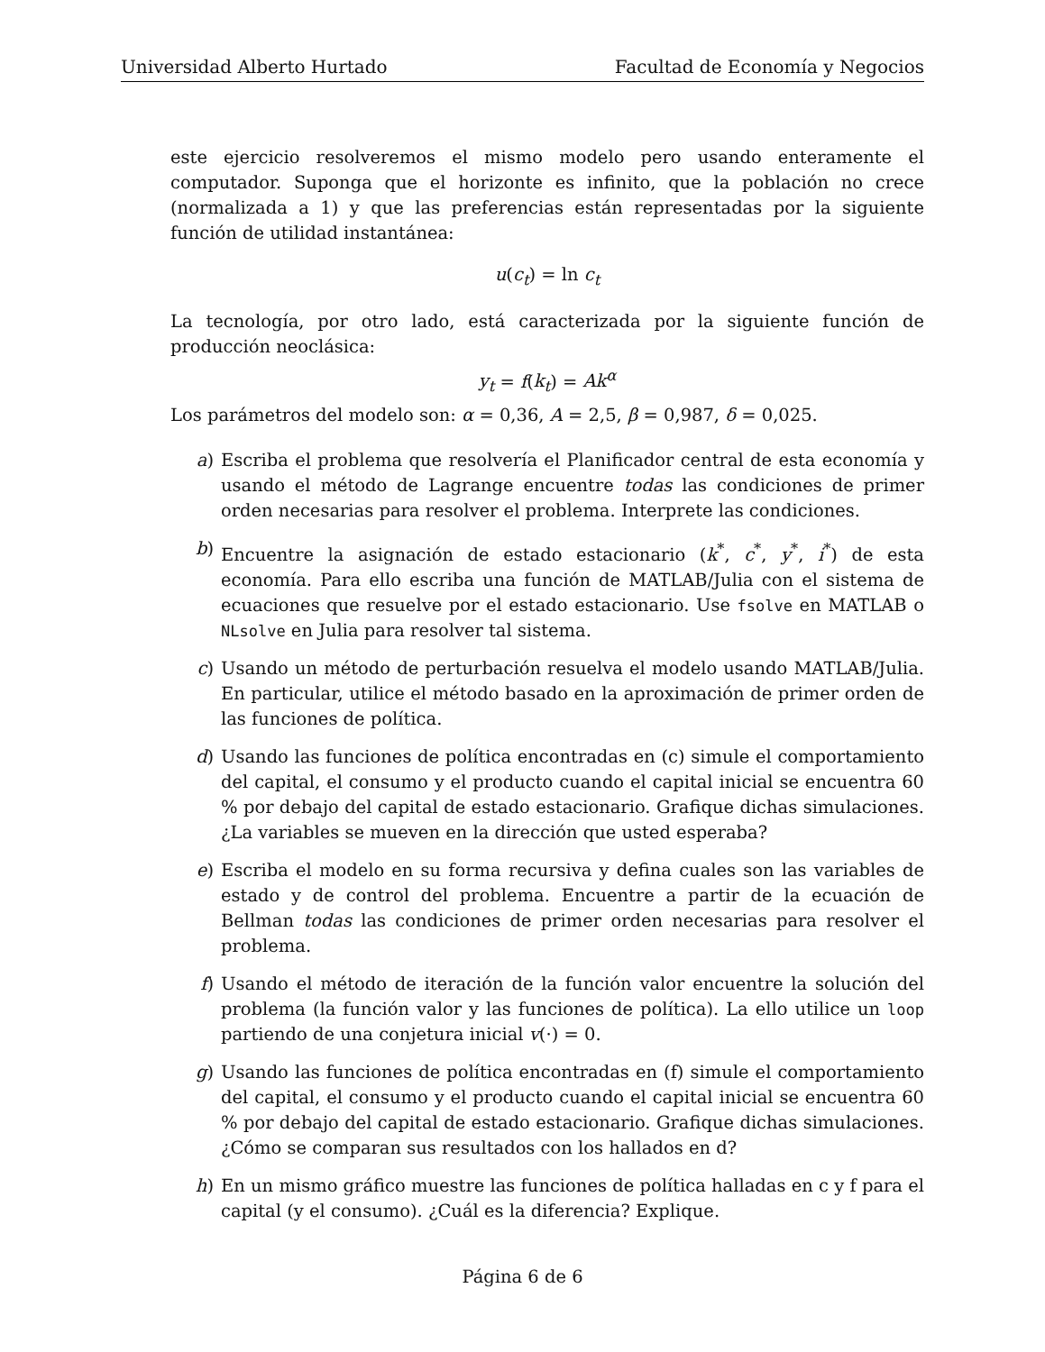Universidad Alberto Hurtado Facultad de Economía y Negocios
este ejercicio resolveremos el mismo modelo pero usando enteramente el computador. Suponga que el horizonte es infinito, que la población no crece (normalizada a 1) y que las preferencias están representadas por la siguiente función de utilidad instantánea:
u(c<sub>t</sub>) = ln c<sub>t</sub>
La tecnología, por otro lado, está caracterizada por la siguiente función de producción neoclásica:
y<sub>t</sub> = f(k<sub>t</sub>) = Ak<sup>α</sup>
Los parámetros del modelo son: α = 0,36, A = 2,5, β = 0,987, δ = 0,025.
a) Escriba el problema que resolvería el Planificador central de esta economía y usando el método de Lagrange encuentre todas las condiciones de primer orden necesarias para resolver el problema. Interprete las condiciones.
b) Encuentre la asignación de estado estacionario (k<sup>*</sup>, c<sup>*</sup>, y<sup>*</sup>, i<sup>*</sup>) de esta economía. Para ello escriba una función de MATLAB/Julia con el sistema de ecuaciones que resuelve por el estado estacionario. Use fsolve en MATLAB o NLsolve en Julia para resolver tal sistema.
c) Usando un método de perturbación resuelva el modelo usando MATLAB/Julia. En particular, utilice el método basado en la aproximación de primer orden de las funciones de política.
d) Usando las funciones de política encontradas en (c) simule el comportamiento del capital, el consumo y el producto cuando el capital inicial se encuentra 60 % por debajo del capital de estado estacionario. Grafique dichas simulaciones. ¿La variables se mueven en la dirección que usted esperaba?
e) Escriba el modelo en su forma recursiva y defina cuales son las variables de estado y de control del problema. Encuentre a partir de la ecuación de Bellman todas las condiciones de primer orden necesarias para resolver el problema.
f) Usando el método de iteración de la función valor encuentre la solución del problema (la función valor y las funciones de política). La ello utilice un loop partiendo de una conjetura inicial v(·) = 0.
g) Usando las funciones de política encontradas en (f) simule el comportamiento del capital, el consumo y el producto cuando el capital inicial se encuentra 60 % por debajo del capital de estado estacionario. Grafique dichas simulaciones. ¿Cómo se comparan sus resultados con los hallados en d?
h) En un mismo gráfico muestre las funciones de política halladas en c y f para el capital (y el consumo). ¿Cuál es la diferencia? Explique.
Página 6 de 6